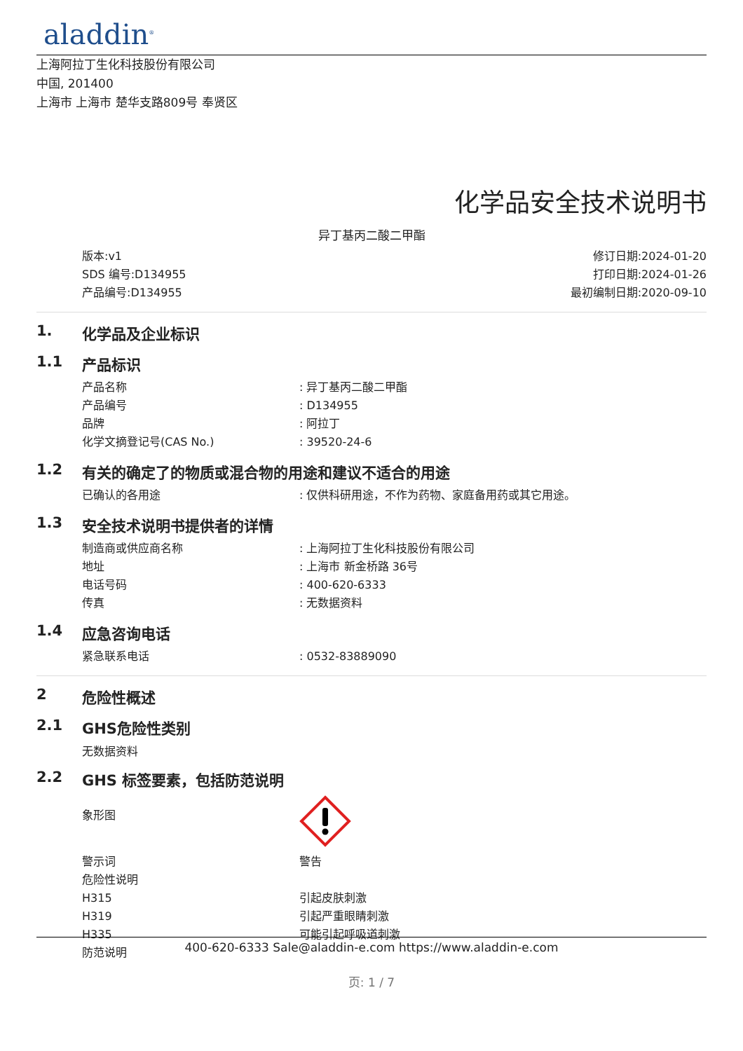aladdin<sup>®</sup>
上海阿拉丁生化科技股份有限公司
中国, 201400
上海市 上海市 楚华支路809号 奉贤区
化学品安全技术说明书
异丁基丙二酸二甲酯
版本:v1
SDS 编号:D134955
产品编号:D134955
修订日期:2024-01-20
打印日期:2024-01-26
最初编制日期:2020-09-10
1. 化学品及企业标识
1.1 产品标识
| 产品名称 | : 异丁基丙二酸二甲酯 |
| 产品编号 | : D134955 |
| 品牌 | : 阿拉丁 |
| 化学文摘登记号(CAS No.) | : 39520-24-6 |
1.2 有关的确定了的物质或混合物的用途和建议不适合的用途
| 已确认的各用途 | : 仅供科研用途，不作为药物、家庭备用药或其它用途。 |
1.3 安全技术说明书提供者的详情
| 制造商或供应商名称 | : 上海阿拉丁生化科技股份有限公司 |
| 地址 | : 上海市 新金桥路 36号 |
| 电话号码 | : 400-620-6333 |
| 传真 | : 无数据资料 |
1.4 应急咨询电话
| 紧急联系电话 | : 0532-83889090 |
2 危险性概述
2.1 GHS危险性类别
无数据资料
2.2 GHS 标签要素，包括防范说明
| 象形图 | |
| 警示词 | 警告 |
| 危险性说明 | |
| H315 | 引起皮肤刺激 |
| H319 | 引起严重眼睛刺激 |
| H335 | 可能引起呼吸道刺激 |
| 防范说明 | |
400-620-6333 Sale@aladdin-e.com https://www.aladdin-e.com
页: 1 / 7